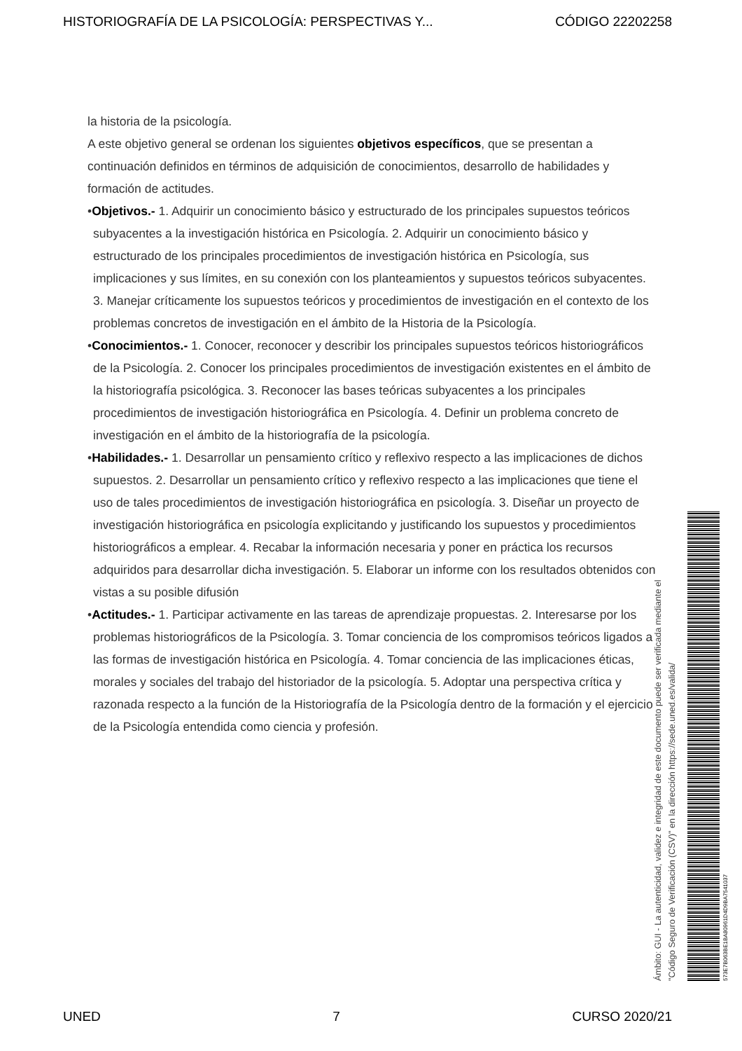HISTORIOGRAFÍA DE LA PSICOLOGÍA: PERSPECTIVAS Y... CÓDIGO 22202258
la historia de la psicología.
A este objetivo general se ordenan los siguientes objetivos específicos, que se presentan a continuación definidos en términos de adquisición de conocimientos, desarrollo de habilidades y formación de actitudes.
•Objetivos.- 1. Adquirir un conocimiento básico y estructurado de los principales supuestos teóricos subyacentes a la investigación histórica en Psicología. 2. Adquirir un conocimiento básico y estructurado de los principales procedimientos de investigación histórica en Psicología, sus implicaciones y sus límites, en su conexión con los planteamientos y supuestos teóricos subyacentes. 3. Manejar críticamente los supuestos teóricos y procedimientos de investigación en el contexto de los problemas concretos de investigación en el ámbito de la Historia de la Psicología.
•Conocimientos.- 1. Conocer, reconocer y describir los principales supuestos teóricos historiográficos de la Psicología. 2. Conocer los principales procedimientos de investigación existentes en el ámbito de la historiografía psicológica. 3. Reconocer las bases teóricas subyacentes a los principales procedimientos de investigación historiográfica en Psicología. 4. Definir un problema concreto de investigación en el ámbito de la historiografía de la psicología.
•Habilidades.- 1. Desarrollar un pensamiento crítico y reflexivo respecto a las implicaciones de dichos supuestos. 2. Desarrollar un pensamiento crítico y reflexivo respecto a las implicaciones que tiene el uso de tales procedimientos de investigación historiográfica en psicología. 3. Diseñar un proyecto de investigación historiográfica en psicología explicitando y justificando los supuestos y procedimientos historiográficos a emplear. 4. Recabar la información necesaria y poner en práctica los recursos adquiridos para desarrollar dicha investigación. 5. Elaborar un informe con los resultados obtenidos con vistas a su posible difusión
•Actitudes.- 1. Participar activamente en las tareas de aprendizaje propuestas. 2. Interesarse por los problemas historiográficos de la Psicología. 3. Tomar conciencia de los compromisos teóricos ligados a las formas de investigación histórica en Psicología. 4. Tomar conciencia de las implicaciones éticas, morales y sociales del trabajo del historiador de la psicología. 5. Adoptar una perspectiva crítica y razonada respecto a la función de la Historiografía de la Psicología dentro de la formación y el ejercicio de la Psicología entendida como ciencia y profesión.
Ámbito: GUI - La autenticidad, validez e integridad de este documento puede ser verificada mediante el
"Código Seguro de Verificación (CSV)" en la dirección https://sede.uned.es/valida/
573E7B063BE1BA80961D4D9BA7541037
UNED 7 CURSO 2020/21